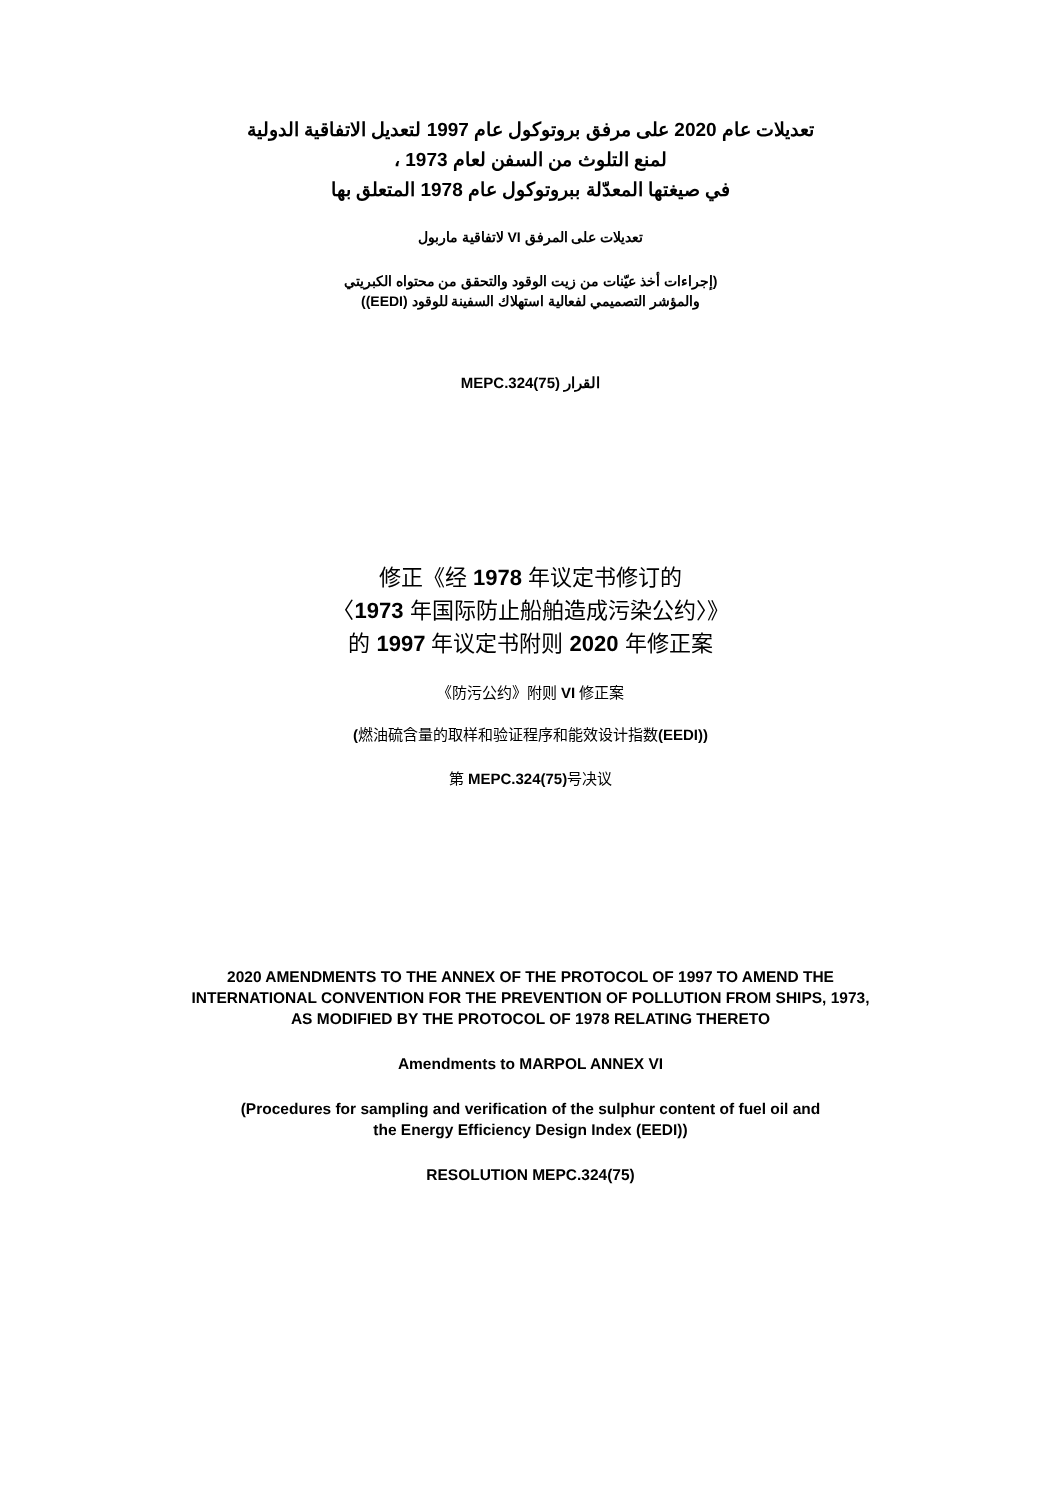تعديلات عام 2020 على مرفق بروتوكول عام 1997 لتعديل الاتفاقية الدولية
لمنع التلوث من السفن لعام 1973 ،
في صيغتها المعدّلة ببروتوكول عام 1978 المتعلق بها
تعديلات على المرفق VI لاتفاقية ماربول
(إجراءات أخذ عيّنات من زيت الوقود والتحقق من محتواه الكبريتي
والمؤشر التصميمي لفعالية استهلاك السفينة للوقود (EEDI))
القرار MEPC.324(75)
修正《经 1978 年议定书修订的
〈1973 年国际防止船舶造成污染公约〉》
的 1997 年议定书附则 2020 年修正案
《防污公约》附则 VI 修正案
(燃油硫含量的取样和验证程序和能效设计指数(EEDI))
第 MEPC.324(75) 号决议
2020 AMENDMENTS TO THE ANNEX OF THE PROTOCOL OF 1997 TO AMEND THE
INTERNATIONAL CONVENTION FOR THE PREVENTION OF POLLUTION FROM SHIPS, 1973,
AS MODIFIED BY THE PROTOCOL OF 1978 RELATING THERETO
Amendments to MARPOL ANNEX VI
(Procedures for sampling and verification of the sulphur content of fuel oil and
the Energy Efficiency Design Index (EEDI))
RESOLUTION MEPC.324(75)